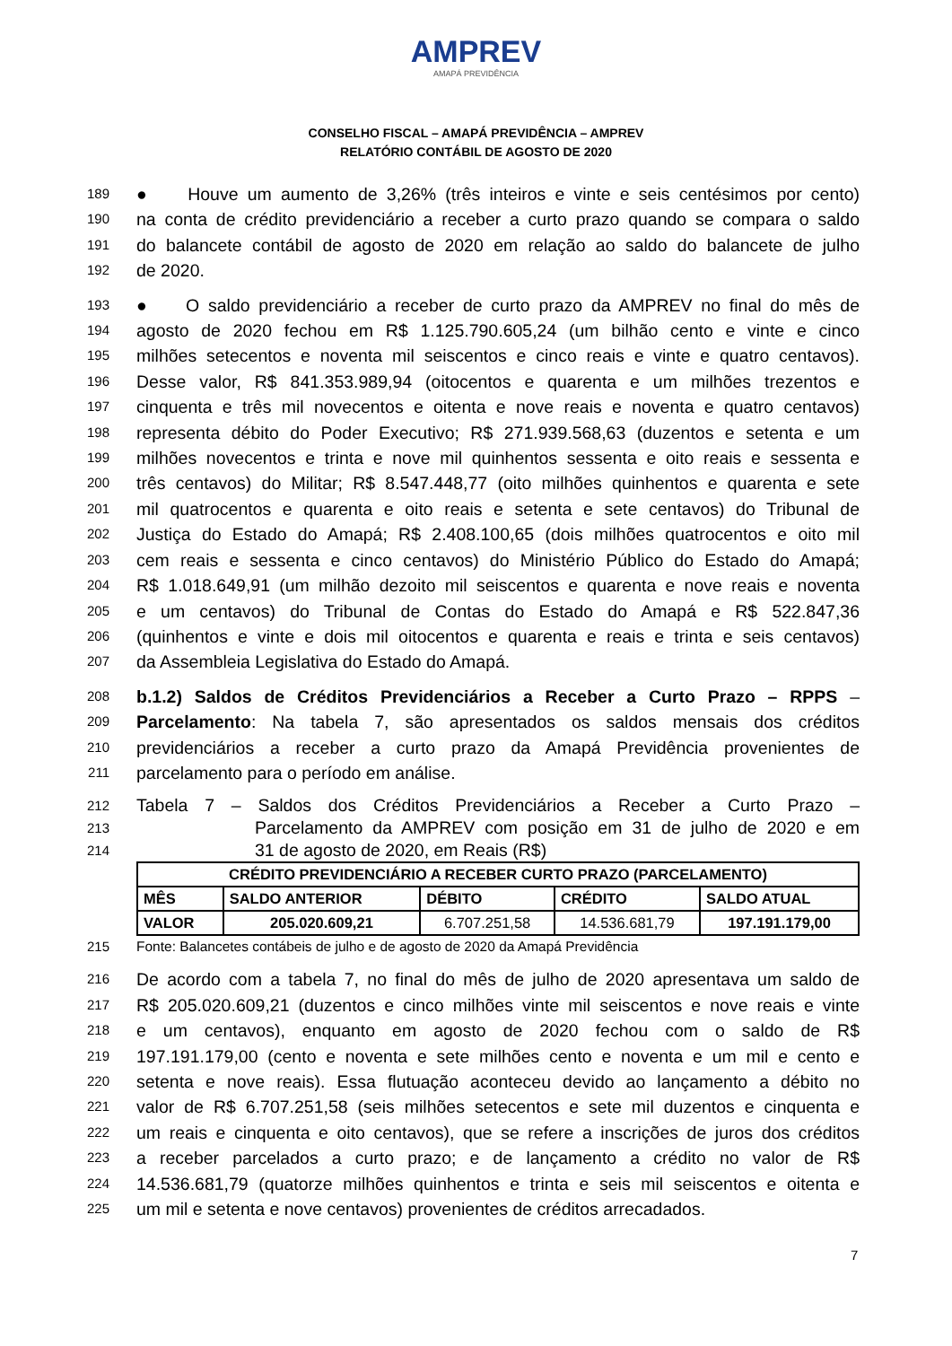AMPREV
AMAPÁ PREVIDÊNCIA
CONSELHO FISCAL – AMAPÁ PREVIDÊNCIA – AMPREV
RELATÓRIO CONTÁBIL DE AGOSTO DE 2020
189 ● Houve um aumento de 3,26% (três inteiros e vinte e seis centésimos por cento)
190 na conta de crédito previdenciário a receber a curto prazo quando se compara o saldo
191 do balancete contábil de agosto de 2020 em relação ao saldo do balancete de julho
192 de 2020.
193 ● O saldo previdenciário a receber de curto prazo da AMPREV no final do mês de
194 agosto de 2020 fechou em R$ 1.125.790.605,24 (um bilhão cento e vinte e cinco
195 milhões setecentos e noventa mil seiscentos e cinco reais e vinte e quatro centavos).
196 Desse valor, R$ 841.353.989,94 (oitocentos e quarenta e um milhões trezentos e
197 cinquenta e três mil novecentos e oitenta e nove reais e noventa e quatro centavos)
198 representa débito do Poder Executivo; R$ 271.939.568,63 (duzentos e setenta e um
199 milhões novecentos e trinta e nove mil quinhentos sessenta e oito reais e sessenta e
200 três centavos) do Militar; R$ 8.547.448,77 (oito milhões quinhentos e quarenta e sete
201 mil quatrocentos e quarenta e oito reais e setenta e sete centavos) do Tribunal de
202 Justiça do Estado do Amapá; R$ 2.408.100,65 (dois milhões quatrocentos e oito mil
203 cem reais e sessenta e cinco centavos) do Ministério Público do Estado do Amapá;
204 R$ 1.018.649,91 (um milhão dezoito mil seiscentos e quarenta e nove reais e noventa
205 e um centavos) do Tribunal de Contas do Estado do Amapá e R$ 522.847,36
206 (quinhentos e vinte e dois mil oitocentos e quarenta e reais e trinta e seis centavos)
207 da Assembleia Legislativa do Estado do Amapá.
208 b.1.2) Saldos de Créditos Previdenciários a Receber a Curto Prazo – RPPS –
209 Parcelamento: Na tabela 7, são apresentados os saldos mensais dos créditos
210 previdenciários a receber a curto prazo da Amapá Previdência provenientes de
211 parcelamento para o período em análise.
212 Tabela 7 – Saldos dos Créditos Previdenciários a Receber a Curto Prazo –
213 Parcelamento da AMPREV com posição em 31 de julho de 2020 e em
214 31 de agosto de 2020, em Reais (R$)
| CRÉDITO PREVIDENCIÁRIO A RECEBER CURTO PRAZO (PARCELAMENTO) | | | | |
| --- | --- | --- | --- | --- |
| MÊS | SALDO ANTERIOR | DÉBITO | CRÉDITO | SALDO ATUAL |
| VALOR | 205.020.609,21 | 6.707.251,58 | 14.536.681,79 | 197.191.179,00 |
215 Fonte: Balancetes contábeis de julho e de agosto de 2020 da Amapá Previdência
216 De acordo com a tabela 7, no final do mês de julho de 2020 apresentava um saldo de
217 R$ 205.020.609,21 (duzentos e cinco milhões vinte mil seiscentos e nove reais e vinte
218 e um centavos), enquanto em agosto de 2020 fechou com o saldo de R$
219 197.191.179,00 (cento e noventa e sete milhões cento e noventa e um mil e cento e
220 setenta e nove reais). Essa flutuação aconteceu devido ao lançamento a débito no
221 valor de R$ 6.707.251,58 (seis milhões setecentos e sete mil duzentos e cinquenta e
222 um reais e cinquenta e oito centavos), que se refere a inscrições de juros dos créditos
223 a receber parcelados a curto prazo; e de lançamento a crédito no valor de R$
224 14.536.681,79 (quatorze milhões quinhentos e trinta e seis mil seiscentos e oitenta e
225 um mil e setenta e nove centavos) provenientes de créditos arrecadados.
7